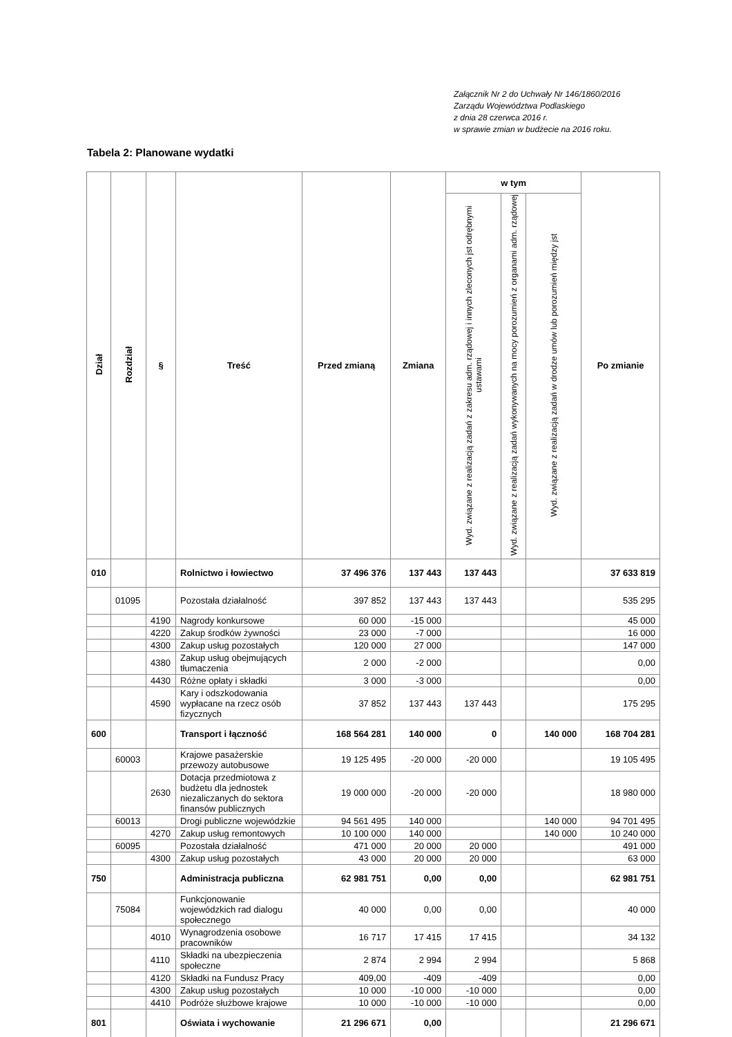Załącznik Nr 2 do Uchwały Nr 146/1860/2016
Zarządu Województwa Podlaskiego
z dnia 28 czerwca 2016 r.
w sprawie zmian w budżecie na 2016 roku.
Tabela 2: Planowane wydatki
| Dział | Rozdział | § | Treść | Przed zmianą | Zmiana | w tym | | | Po zmianie |
| --- | --- | --- | --- | --- | --- | --- | --- | --- | --- |
| | | | | | | Wyd. związane z realizacją zadań z zakresu adm. rządowej i innych zleconych jst odrębnymi ustawami | Wyd. związane z realizacją zadań wykonywanych na mocy porozumień z organami adm. rządowej | Wyd. związane z realizacją zadań w drodze umów lub porozumień między jst | |
| 010 | | | Rolnictwo i łowiectwo | 37 496 376 | 137 443 | 137 443 | | | 37 633 819 |
| | 01095 | | Pozostała działalność | 397 852 | 137 443 | 137 443 | | | 535 295 |
| | | 4190 | Nagrody konkursowe | 60 000 | -15 000 | | | | 45 000 |
| | | 4220 | Zakup środków żywności | 23 000 | -7 000 | | | | 16 000 |
| | | 4300 | Zakup usług pozostałych | 120 000 | 27 000 | | | | 147 000 |
| | | 4380 | Zakup usług obejmujących tłumaczenia | 2 000 | -2 000 | | | | 0,00 |
| | | 4430 | Różne opłaty i składki | 3 000 | -3 000 | | | | 0,00 |
| | | 4590 | Kary i odszkodowania wypłacane na rzecz osób fizycznych | 37 852 | 137 443 | 137 443 | | | 175 295 |
| 600 | | | Transport i łączność | 168 564 281 | 140 000 | 0 | | 140 000 | 168 704 281 |
| | 60003 | | Krajowe pasażerskie przewozy autobusowe | 19 125 495 | -20 000 | -20 000 | | | 19 105 495 |
| | | 2630 | Dotacja przedmiotowa z budżetu dla jednostek niezaliczanych do sektora finansów publicznych | 19 000 000 | -20 000 | -20 000 | | | 18 980 000 |
| | 60013 | | Drogi publiczne wojewódzkie | 94 561 495 | 140 000 | | | 140 000 | 94 701 495 |
| | | 4270 | Zakup usług remontowych | 10 100 000 | 140 000 | | | 140 000 | 10 240 000 |
| | 60095 | | Pozostała działalność | 471 000 | 20 000 | 20 000 | | | 491 000 |
| | | 4300 | Zakup usług pozostałych | 43 000 | 20 000 | 20 000 | | | 63 000 |
| 750 | | | Administracja publiczna | 62 981 751 | 0,00 | 0,00 | | | 62 981 751 |
| | 75084 | | Funkcjonowanie wojewódzkich rad dialogu społecznego | 40 000 | 0,00 | 0,00 | | | 40 000 |
| | | 4010 | Wynagrodzenia osobowe pracowników | 16 717 | 17 415 | 17 415 | | | 34 132 |
| | | 4110 | Składki na ubezpieczenia społeczne | 2 874 | 2 994 | 2 994 | | | 5 868 |
| | | 4120 | Składki na Fundusz Pracy | 409,00 | -409 | -409 | | | 0,00 |
| | | 4300 | Zakup usług pozostałych | 10 000 | -10 000 | -10 000 | | | 0,00 |
| | | 4410 | Podróże służbowe krajowe | 10 000 | -10 000 | -10 000 | | | 0,00 |
| 801 | | | Oświata i wychowanie | 21 296 671 | 0,00 | | | | 21 296 671 |